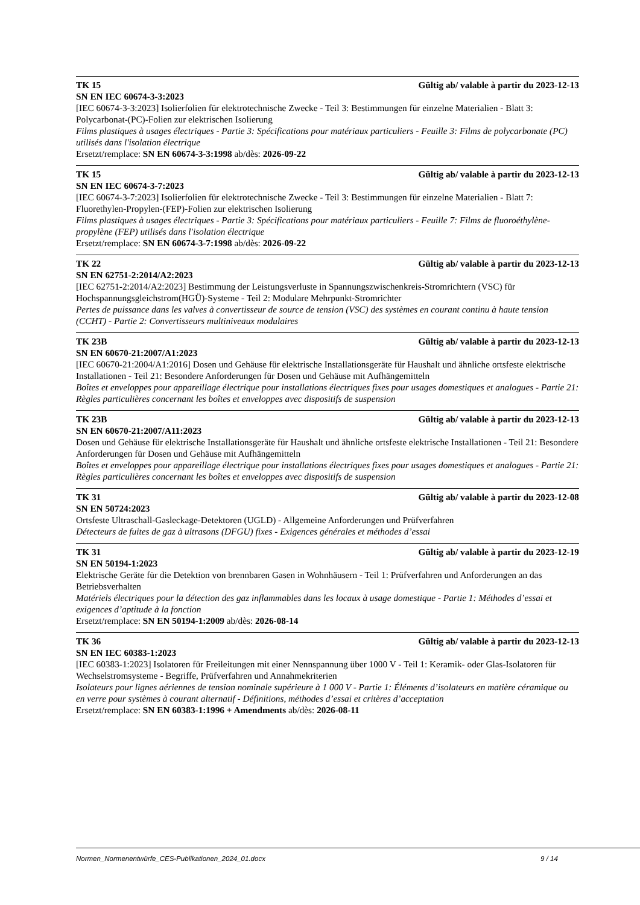TK 15 Gültig ab/ valable à partir du 2023-12-13
SN EN IEC 60674-3-3:2023
[IEC 60674-3-3:2023] Isolierfolien für elektrotechnische Zwecke - Teil 3: Bestimmungen für einzelne Materialien - Blatt 3: Polycarbonat-(PC)-Folien zur elektrischen Isolierung
Films plastiques à usages électriques - Partie 3: Spécifications pour matériaux particuliers - Feuille 3: Films de polycarbonate (PC) utilisés dans l'isolation électrique
Ersetzt/remplace: SN EN 60674-3-3:1998 ab/dès: 2026-09-22
TK 15 Gültig ab/ valable à partir du 2023-12-13
SN EN IEC 60674-3-7:2023
[IEC 60674-3-7:2023] Isolierfolien für elektrotechnische Zwecke - Teil 3: Bestimmungen für einzelne Materialien - Blatt 7: Fluorethylen-Propylen-(FEP)-Folien zur elektrischen Isolierung
Films plastiques à usages électriques - Partie 3: Spécifications pour matériaux particuliers - Feuille 7: Films de fluoroéthylène-propylène (FEP) utilisés dans l'isolation électrique
Ersetzt/remplace: SN EN 60674-3-7:1998 ab/dès: 2026-09-22
TK 22 Gültig ab/ valable à partir du 2023-12-13
SN EN 62751-2:2014/A2:2023
[IEC 62751-2:2014/A2:2023] Bestimmung der Leistungsverluste in Spannungszwischenkreis-Stromrichtern (VSC) für Hochspannungsgleichstrom(HGÜ)-Systeme - Teil 2: Modulare Mehrpunkt-Stromrichter
Pertes de puissance dans les valves à convertisseur de source de tension (VSC) des systèmes en courant continu à haute tension (CCHT) - Partie 2: Convertisseurs multiniveaux modulaires
TK 23B Gültig ab/ valable à partir du 2023-12-13
SN EN 60670-21:2007/A1:2023
[IEC 60670-21:2004/A1:2016] Dosen und Gehäuse für elektrische Installationsgeräte für Haushalt und ähnliche ortsfeste elektrische Installationen - Teil 21: Besondere Anforderungen für Dosen und Gehäuse mit Aufhängemitteln
Boîtes et enveloppes pour appareillage électrique pour installations électriques fixes pour usages domestiques et analogues - Partie 21: Règles particulières concernant les boîtes et enveloppes avec dispositifs de suspension
TK 23B Gültig ab/ valable à partir du 2023-12-13
SN EN 60670-21:2007/A11:2023
Dosen und Gehäuse für elektrische Installationsgeräte für Haushalt und ähnliche ortsfeste elektrische Installationen - Teil 21: Besondere Anforderungen für Dosen und Gehäuse mit Aufhängemitteln
Boîtes et enveloppes pour appareillage électrique pour installations électriques fixes pour usages domestiques et analogues - Partie 21: Règles particulières concernant les boîtes et enveloppes avec dispositifs de suspension
TK 31 Gültig ab/ valable à partir du 2023-12-08
SN EN 50724:2023
Ortsfeste Ultraschall-Gasleckage-Detektoren (UGLD) - Allgemeine Anforderungen und Prüfverfahren
Détecteurs de fuites de gaz à ultrasons (DFGU) fixes - Exigences générales et méthodes d’essai
TK 31 Gültig ab/ valable à partir du 2023-12-19
SN EN 50194-1:2023
Elektrische Geräte für die Detektion von brennbaren Gasen in Wohnhäusern - Teil 1: Prüfverfahren und Anforderungen an das Betriebsverhalten
Matériels électriques pour la détection des gaz inflammables dans les locaux à usage domestique - Partie 1: Méthodes d’essai et exigences d’aptitude à la fonction
Ersetzt/remplace: SN EN 50194-1:2009 ab/dès: 2026-08-14
TK 36 Gültig ab/ valable à partir du 2023-12-13
SN EN IEC 60383-1:2023
[IEC 60383-1:2023] Isolatoren für Freileitungen mit einer Nennspannung über 1000 V - Teil 1: Keramik- oder Glas-Isolatoren für Wechselstromsysteme - Begriffe, Prüfverfahren und Annahmekriterien
Isolateurs pour lignes aériennes de tension nominale supérieure à 1 000 V - Partie 1: Éléments d’isolateurs en matière céramique ou en verre pour systèmes à courant alternatif - Définitions, méthodes d’essai et critères d’acceptation
Ersetzt/remplace: SN EN 60383-1:1996 + Amendments ab/dès: 2026-08-11
Normen_Normenentwürfe_CES-Publikationen_2024_01.docx 9 / 14